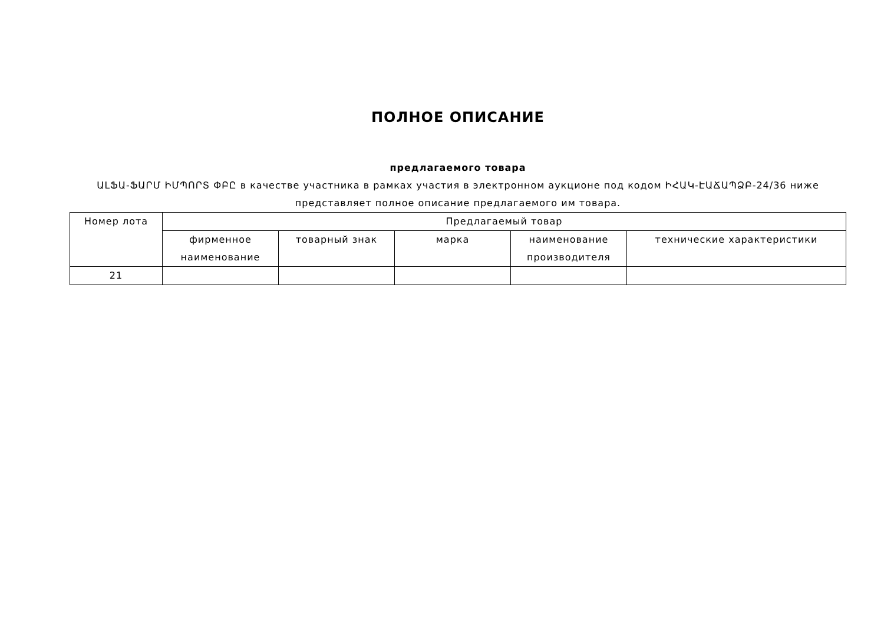ПОЛНОЕ ОПИСАНИЕ
предлагаемого товара
ԱԼՖԱ-ՖԱՐՄ ԻՄՊՈՐՏ ՓԲԸ в качестве участника в рамках участия в электронном аукционе под кодом ԻՀԱԿ-ԷԱՃԱՊՁԲ-24/36 ниже представляет полное описание предлагаемого им товара.
| Номер лота | Предлагаемый товар | | | | |
| --- | --- | --- | --- | --- | --- |
| | фирменное наименование | товарный знак | марка | наименование производителя | технические характеристики |
| 21 | | | | | |